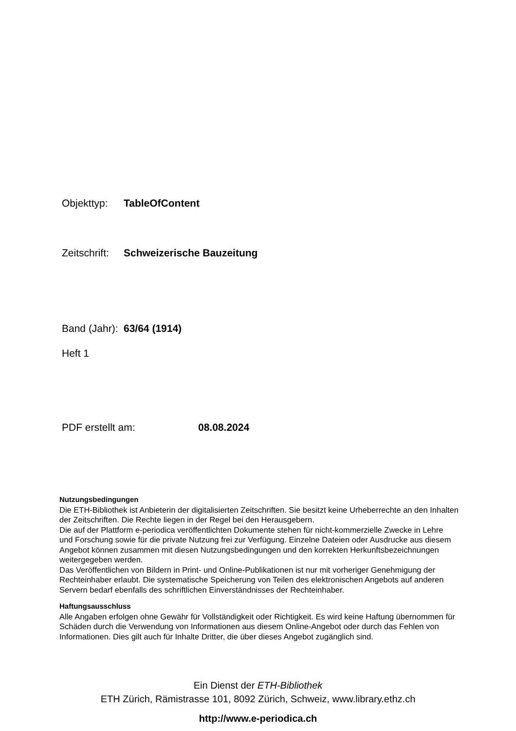Objekttyp: TableOfContent
Zeitschrift: Schweizerische Bauzeitung
Band (Jahr): 63/64 (1914)
Heft 1
PDF erstellt am: 08.08.2024
Nutzungsbedingungen
Die ETH-Bibliothek ist Anbieterin der digitalisierten Zeitschriften. Sie besitzt keine Urheberrechte an den Inhalten der Zeitschriften. Die Rechte liegen in der Regel bei den Herausgebern.
Die auf der Plattform e-periodica veröffentlichten Dokumente stehen für nicht-kommerzielle Zwecke in Lehre und Forschung sowie für die private Nutzung frei zur Verfügung. Einzelne Dateien oder Ausdrucke aus diesem Angebot können zusammen mit diesen Nutzungsbedingungen und den korrekten Herkunftsbezeichnungen weitergegeben werden.
Das Veröffentlichen von Bildern in Print- und Online-Publikationen ist nur mit vorheriger Genehmigung der Rechteinhaber erlaubt. Die systematische Speicherung von Teilen des elektronischen Angebots auf anderen Servern bedarf ebenfalls des schriftlichen Einverständnisses der Rechteinhaber.
Haftungsausschluss
Alle Angaben erfolgen ohne Gewähr für Vollständigkeit oder Richtigkeit. Es wird keine Haftung übernommen für Schäden durch die Verwendung von Informationen aus diesem Online-Angebot oder durch das Fehlen von Informationen. Dies gilt auch für Inhalte Dritter, die über dieses Angebot zugänglich sind.
Ein Dienst der ETH-Bibliothek
ETH Zürich, Rämistrasse 101, 8092 Zürich, Schweiz, www.library.ethz.ch
http://www.e-periodica.ch